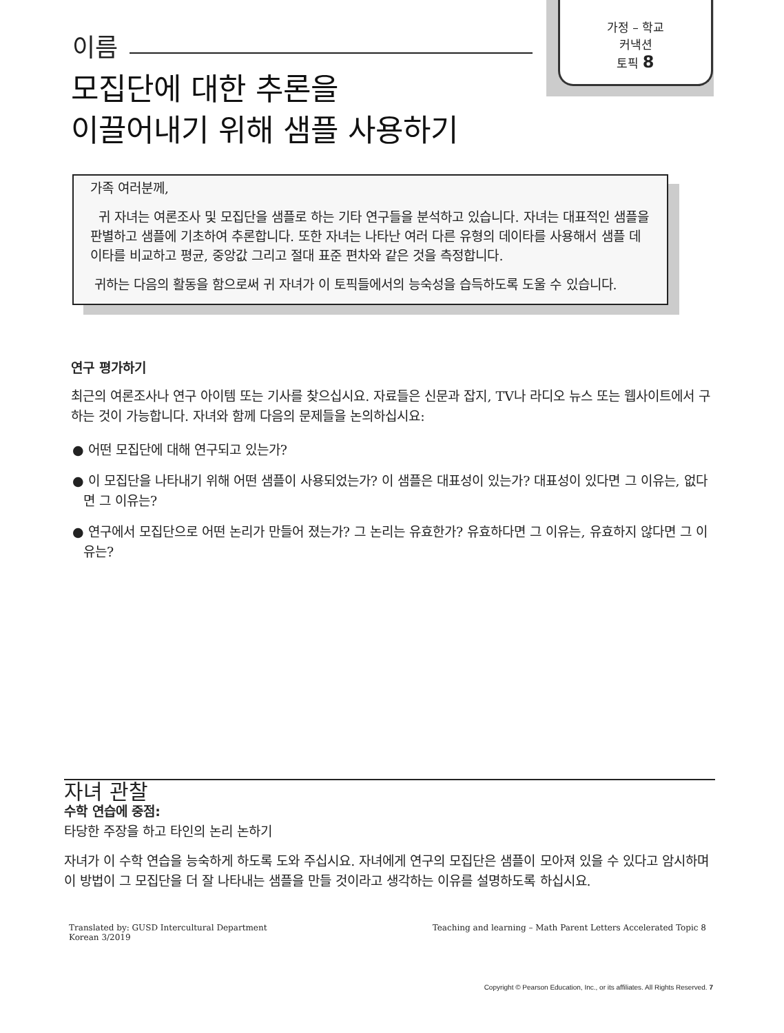가정 – 학교
커낵션
토픽 8
이름
모집단에 대한 추론을
이끌어내기 위해 샘플 사용하기
가족 여러분께,
귀 자녀는 여론조사 및 모집단을 샘플로 하는 기타 연구들을 분석하고 있습니다. 자녀는 대표적인 샘플을 판별하고 샘플에 기초하여 추론합니다. 또한 자녀는 나타난 여러 다른 유형의 데이타를 사용해서 샘플 데이타를 비교하고 평균, 중앙값 그리고 절대 표준 편차와 같은 것을 측정합니다.
귀하는 다음의 활동을 함으로써 귀 자녀가 이 토픽들에서의 능숙성을 습득하도록 도울 수 있습니다.
연구 평가하기
최근의 여론조사나 연구 아이템 또는 기사를 찾으십시요. 자료들은 신문과 잡지, TV나 라디오 뉴스 또는 웹사이트에서 구하는 것이 가능합니다. 자녀와 함께 다음의 문제들을 논의하십시요:
● 어떤 모집단에 대해 연구되고 있는가?
● 이 모집단을 나타내기 위해 어떤 샘플이 사용되었는가? 이 샘플은 대표성이 있는가? 대표성이 있다면 그 이유는, 없다면 그 이유는?
● 연구에서 모집단으로 어떤 논리가 만들어 졌는가? 그 논리는 유효한가? 유효하다면 그 이유는, 유효하지 않다면 그 이유는?
자녀 관찰
수학 연습에 중점:
타당한 주장을 하고 타인의 논리 논하기
자녀가 이 수학 연습을 능숙하게 하도록 도와 주십시요. 자녀에게 연구의 모집단은 샘플이 모아져 있을 수 있다고 암시하며 이 방법이 그 모집단을 더 잘 나타내는 샘플을 만들 것이라고 생각하는 이유를 설명하도록 하십시요.
Translated by: GUSD Intercultural Department
Korean 3/2019
Teaching and learning – Math Parent Letters Accelerated Topic 8
Copyright © Pearson Education, Inc., or its affiliates. All Rights Reserved. 7